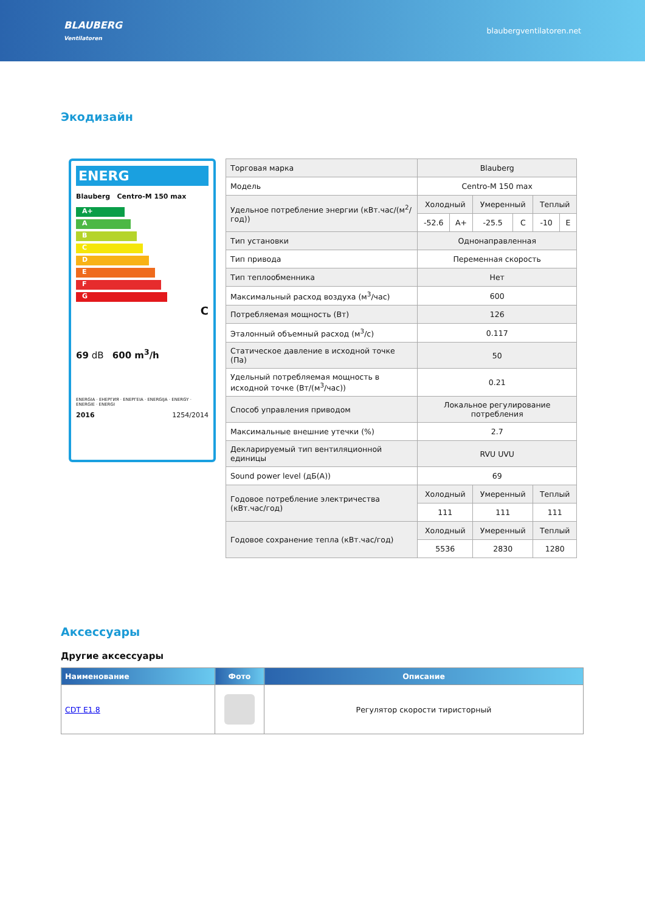BLAUBERG
Ventilatoren
blaubergventilatoren.net
Экодизайн
ENERG
Blauberg Centro-M 150 max
A+
A
B
C
D
E
F
G
C
69 dB 600 m<sup>3</sup>/h
ENERGIA · ЕНЕРГИЯ · ΕΝΕΡΓΕΙΑ · ENERGIJA · ENERGY · ENERGIE · ENERGI
2016 1254/2014
| Торговая марка | Blauberg | | | | | |
| Модель | Centro-M 150 max | | | | | |
| Удельное потребление энергии (кВт.час/(м<sup>2</sup>/год)) | Холодный | | Умеренный | | Теплый | |
| | -52.6 | A+ | -25.5 | C | -10 | E |
| Тип установки | Однонаправленная | | | | | |
| Тип привода | Переменная скорость | | | | | |
| Тип теплообменника | Нет | | | | | |
| Максимальный расход воздуха (м<sup>3</sup>/час) | 600 | | | | | |
| Потребляемая мощность (Вт) | 126 | | | | | |
| Эталонный объемный расход (м<sup>3</sup>/с) | 0.117 | | | | | |
| Статическое давление в исходной точке (Па) | 50 | | | | | |
| Удельный потребляемая мощность в исходной точке (Вт/(м<sup>3</sup>/час)) | 0.21 | | | | | |
| Способ управления приводом | Локальное регулирование потребления | | | | | |
| Максимальные внешние утечки (%) | 2.7 | | | | | |
| Декларируемый тип вентиляционной единицы | RVU UVU | | | | | |
| Sound power level (дБ(A)) | 69 | | | | | |
| Годовое потребление электричества (кВт.час/год) | Холодный | | Умеренный | | Теплый | |
| | 111 | | 111 | | 111 | |
| Годовое сохранение тепла (кВт.час/год) | Холодный | | Умеренный | | Теплый | |
| | 5536 | | 2830 | | 1280 | |
Аксессуары
Другие аксессуары
| Наименование | Фото | Описание |
| --- | --- | --- |
| CDT E1.8 | | Регулятор скорости тиристорный |